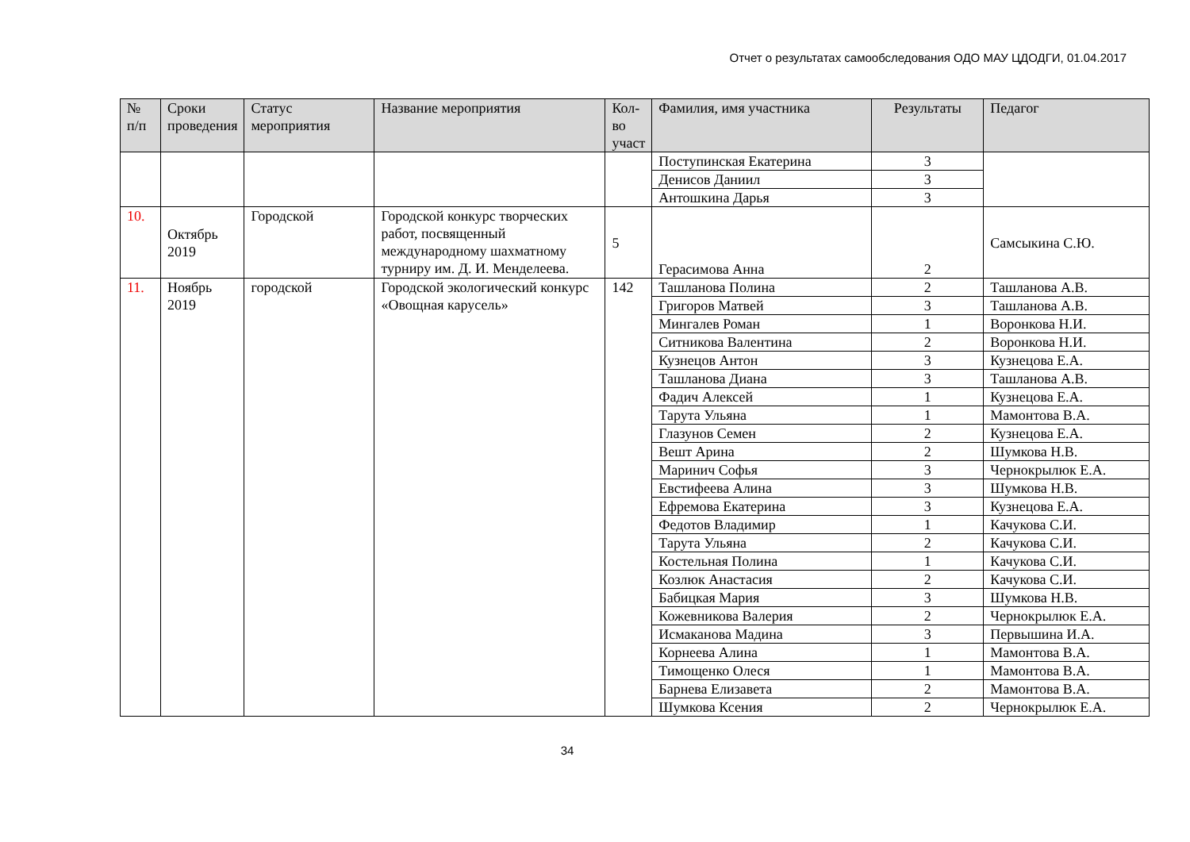Отчет о результатах самообследования ОДО МАУ ЦДОДГИ, 01.04.2017
| № п/п | Сроки проведения | Статус мероприятия | Название мероприятия | Кол-во участ | Фамилия, имя участника | Результаты | Педагог |
| --- | --- | --- | --- | --- | --- | --- | --- |
| | | | | | Поступинская Екатерина | 3 | |
| | | | | | Денисов Даниил | 3 | |
| | | | | | Антошкина Дарья | 3 | |
| 10. | Октябрь 2019 | Городской | Городской конкурс творческих работ, посвященный международному шахматному турниру им. Д. И. Менделеева. | 5 | Герасимова Анна | 2 | Самсыкина С.Ю. |
| 11. | Ноябрь 2019 | городской | Городской экологический конкурс «Овощная карусель» | 142 | Ташланова Полина | 2 | Ташланова А.В. |
| | | | | | Григоров Матвей | 3 | Ташланова А.В. |
| | | | | | Мингалев Роман | 1 | Воронкова Н.И. |
| | | | | | Ситникова Валентина | 2 | Воронкова Н.И. |
| | | | | | Кузнецов Антон | 3 | Кузнецова Е.А. |
| | | | | | Ташланова Диана | 3 | Ташланова А.В. |
| | | | | | Фадич Алексей | 1 | Кузнецова Е.А. |
| | | | | | Тарута Ульяна | 1 | Мамонтова В.А. |
| | | | | | Глазунов Семен | 2 | Кузнецова Е.А. |
| | | | | | Вешт Арина | 2 | Шумкова Н.В. |
| | | | | | Маринич Софья | 3 | Чернокрылюк Е.А. |
| | | | | | Евстифеева Алина | 3 | Шумкова Н.В. |
| | | | | | Ефремова Екатерина | 3 | Кузнецова Е.А. |
| | | | | | Федотов Владимир | 1 | Качукова С.И. |
| | | | | | Тарута Ульяна | 2 | Качукова С.И. |
| | | | | | Костельная Полина | 1 | Качукова С.И. |
| | | | | | Козлюк Анастасия | 2 | Качукова С.И. |
| | | | | | Бабицкая Мария | 3 | Шумкова Н.В. |
| | | | | | Кожевникова Валерия | 2 | Чернокрылюк Е.А. |
| | | | | | Исмаканова Мадина | 3 | Первышина И.А. |
| | | | | | Корнеева Алина | 1 | Мамонтова В.А. |
| | | | | | Тимощенко Олеся | 1 | Мамонтова В.А. |
| | | | | | Барнева Елизавета | 2 | Мамонтова В.А. |
| | | | | | Шумкова Ксения | 2 | Чернокрылюк Е.А. |
34